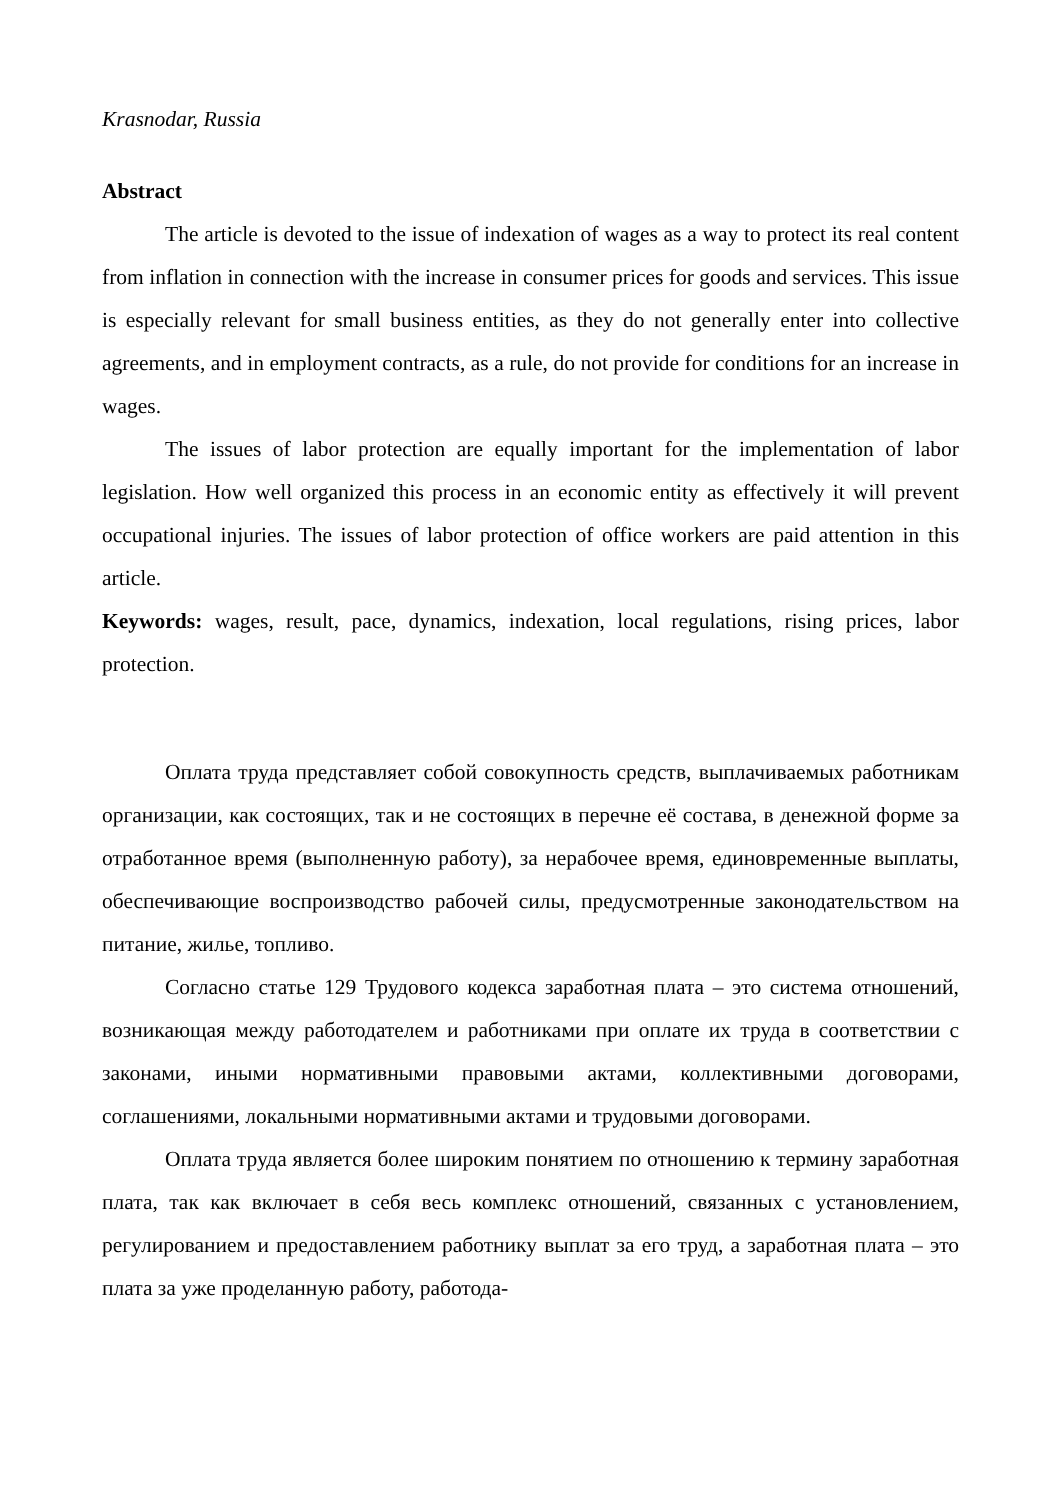Krasnodar, Russia
Abstract
The article is devoted to the issue of indexation of wages as a way to protect its real content from inflation in connection with the increase in consumer prices for goods and services. This issue is especially relevant for small business entities, as they do not generally enter into collective agreements, and in employment contracts, as a rule, do not provide for conditions for an increase in wages.
The issues of labor protection are equally important for the implementation of labor legislation. How well organized this process in an economic entity as effectively it will prevent occupational injuries. The issues of labor protection of office workers are paid attention in this article.
Keywords: wages, result, pace, dynamics, indexation, local regulations, rising prices, labor protection.
Оплата труда представляет собой совокупность средств, выплачиваемых работникам организации, как состоящих, так и не состоящих в перечне её состава, в денежной форме за отработанное время (выполненную работу), за нерабочее время, единовременные выплаты, обеспечивающие воспроизводство рабочей силы, предусмотренные законодательством на питание, жилье, топливо.
Согласно статье 129 Трудового кодекса заработная плата – это система отношений, возникающая между работодателем и работниками при оплате их труда в соответствии с законами, иными нормативными правовыми актами, коллективными договорами, соглашениями, локальными нормативными актами и трудовыми договорами.
Оплата труда является более широким понятием по отношению к термину заработная плата, так как включает в себя весь комплекс отношений, связанных с установлением, регулированием и предоставлением работнику выплат за его труд, а заработная плата – это плата за уже проделанную работу, работода-